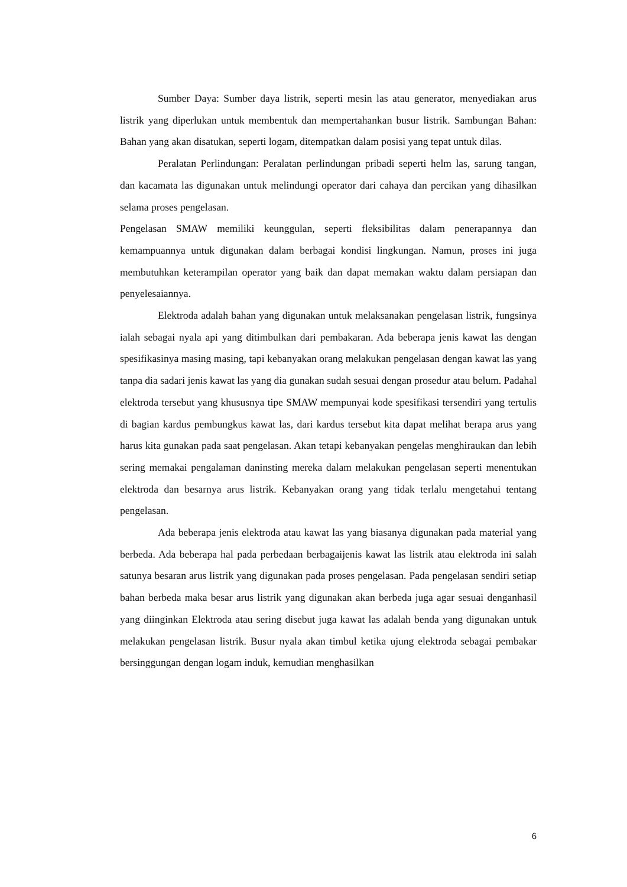Sumber Daya: Sumber daya listrik, seperti mesin las atau generator, menyediakan arus listrik yang diperlukan untuk membentuk dan mempertahankan busur listrik. Sambungan Bahan: Bahan yang akan disatukan, seperti logam, ditempatkan dalam posisi yang tepat untuk dilas.
Peralatan Perlindungan: Peralatan perlindungan pribadi seperti helm las, sarung tangan, dan kacamata las digunakan untuk melindungi operator dari cahaya dan percikan yang dihasilkan selama proses pengelasan.
Pengelasan SMAW memiliki keunggulan, seperti fleksibilitas dalam penerapannya dan kemampuannya untuk digunakan dalam berbagai kondisi lingkungan. Namun, proses ini juga membutuhkan keterampilan operator yang baik dan dapat memakan waktu dalam persiapan dan penyelesaiannya.
Elektroda adalah bahan yang digunakan untuk melaksanakan pengelasan listrik, fungsinya ialah sebagai nyala api yang ditimbulkan dari pembakaran. Ada beberapa jenis kawat las dengan spesifikasinya masing masing, tapi kebanyakan orang melakukan pengelasan dengan kawat las yang tanpa dia sadari jenis kawat las yang dia gunakan sudah sesuai dengan prosedur atau belum. Padahal elektroda tersebut yang khususnya tipe SMAW mempunyai kode spesifikasi tersendiri yang tertulis di bagian kardus pembungkus kawat las, dari kardus tersebut kita dapat melihat berapa arus yang harus kita gunakan pada saat pengelasan. Akan tetapi kebanyakan pengelas menghiraukan dan lebih sering memakai pengalaman daninsting mereka dalam melakukan pengelasan seperti menentukan elektroda dan besarnya arus listrik. Kebanyakan orang yang tidak terlalu mengetahui tentang pengelasan.
Ada beberapa jenis elektroda atau kawat las yang biasanya digunakan pada material yang berbeda. Ada beberapa hal pada perbedaan berbagaijenis kawat las listrik atau elektroda ini salah satunya besaran arus listrik yang digunakan pada proses pengelasan. Pada pengelasan sendiri setiap bahan berbeda maka besar arus listrik yang digunakan akan berbeda juga agar sesuai denganhasil yang diinginkan Elektroda atau sering disebut juga kawat las adalah benda yang digunakan untuk melakukan pengelasan listrik. Busur nyala akan timbul ketika ujung elektroda sebagai pembakar bersinggungan dengan logam induk, kemudian menghasilkan
6